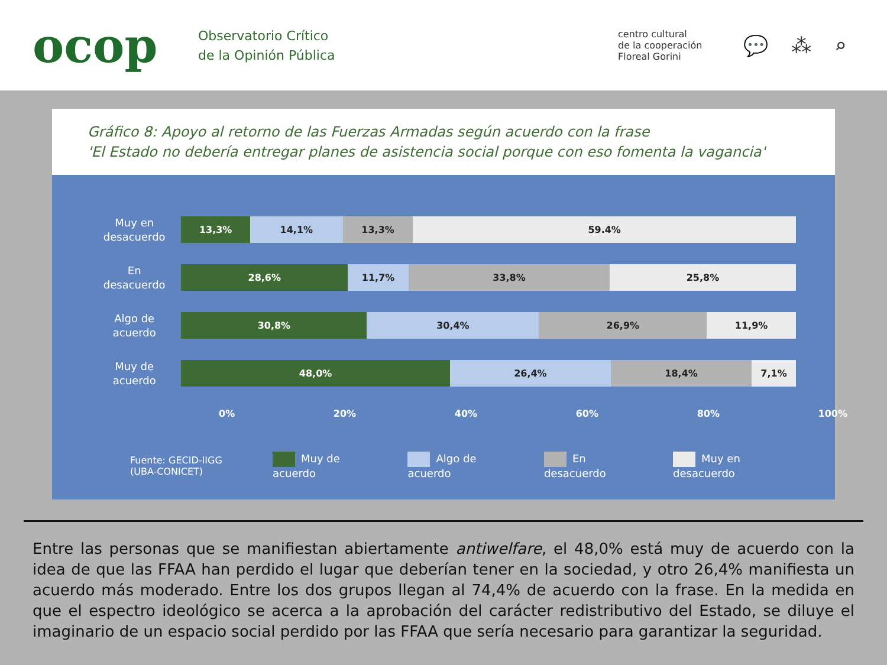ocop
Observatorio Crítico
de la Opinión Pública
centro cultural
de la cooperación
Floreal Gorini
💬 ⁂ ⌕
Gráfico 8: Apoyo al retorno de las Fuerzas Armadas según acuerdo con la frase
'El Estado no debería entregar planes de asistencia social porque con eso fomenta la vagancia'
Muy en
desacuerdo
13,3% 14,1% 13,3% 59.4%
En
desacuerdo
28,6% 11,7% 33,8% 25,8%
Algo de
acuerdo
30,8% 30,4% 26,9% 11,9%
Muy de
acuerdo
48,0% 26,4% 18,4% 7,1%
0% 20% 40% 60% 80% 100%
Fuente: GECID-IIGG
(UBA-CONICET)
Muy de acuerdo Algo de acuerdo En desacuerdo Muy en desacuerdo
Entre las personas que se manifiestan abiertamente antiwelfare, el 48,0% está muy de acuerdo con la idea de que las FFAA han perdido el lugar que deberían tener en la sociedad, y otro 26,4% manifiesta un acuerdo más moderado. Entre los dos grupos llegan al 74,4% de acuerdo con la frase. En la medida en que el espectro ideológico se acerca a la aprobación del carácter redistributivo del Estado, se diluye el imaginario de un espacio social perdido por las FFAA que sería necesario para garantizar la seguridad.